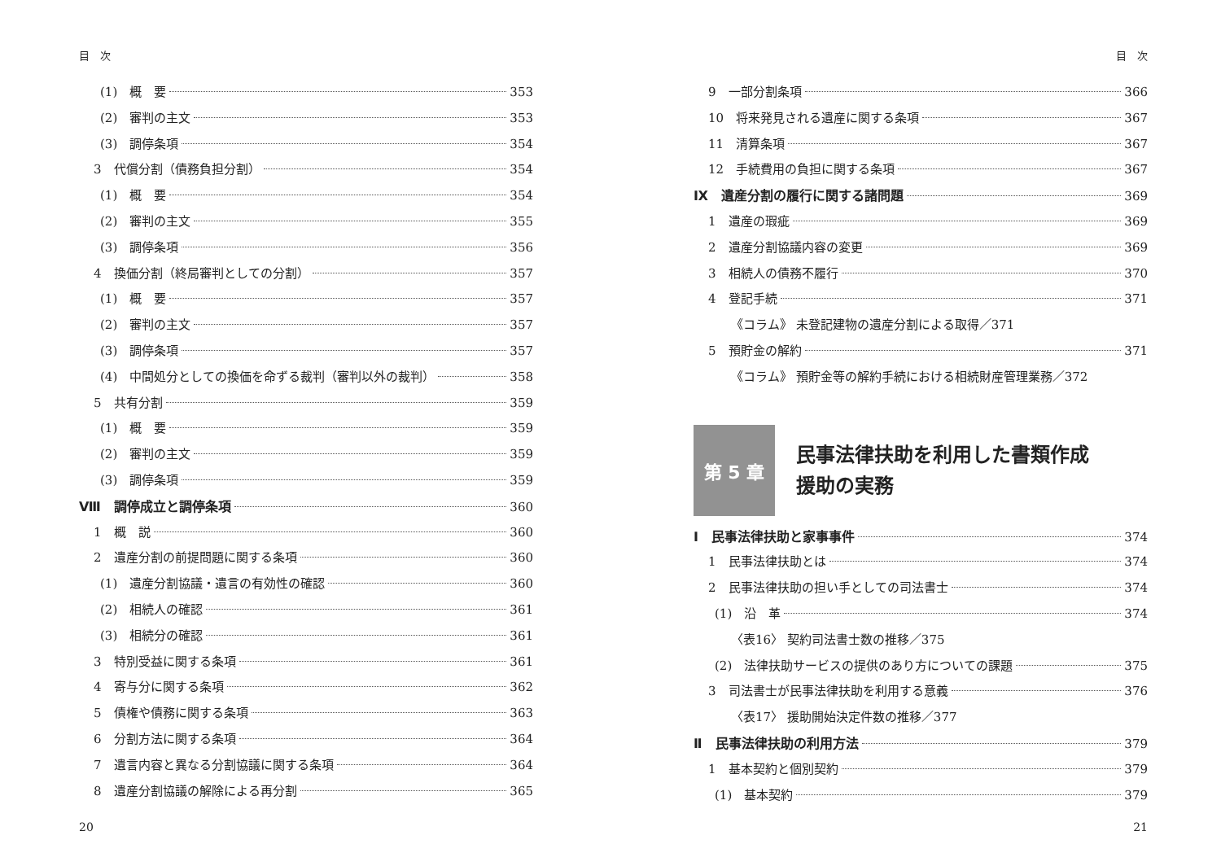目　次
(1)　概　要 353
(2)　審判の主文 353
(3)　調停条項 354
3　代償分割（債務負担分割） 354
(1)　概　要 354
(2)　審判の主文 355
(3)　調停条項 356
4　換価分割（終局審判としての分割） 357
(1)　概　要 357
(2)　審判の主文 357
(3)　調停条項 357
(4)　中間処分としての換価を命ずる裁判（審判以外の裁判） 358
5　共有分割 359
(1)　概　要 359
(2)　審判の主文 359
(3)　調停条項 359
Ⅷ　調停成立と調停条項 360
1　概　説 360
2　遺産分割の前提問題に関する条項 360
(1)　遺産分割協議・遺言の有効性の確認 360
(2)　相続人の確認 361
(3)　相続分の確認 361
3　特別受益に関する条項 361
4　寄与分に関する条項 362
5　債権や債務に関する条項 363
6　分割方法に関する条項 364
7　遺言内容と異なる分割協議に関する条項 364
8　遺産分割協議の解除による再分割 365
20
目　次
9　一部分割条項 366
10　将来発見される遺産に関する条項 367
11　清算条項 367
12　手続費用の負担に関する条項 367
Ⅸ　遺産分割の履行に関する諸問題 369
1　遺産の瑕疵 369
2　遺産分割協議内容の変更 369
3　相続人の債務不履行 370
4　登記手続 371
《コラム》 未登記建物の遺産分割による取得／371
5　預貯金の解約 371
《コラム》 預貯金等の解約手続における相続財産管理業務／372
第 5 章
民事法律扶助を利用した書類作成
援助の実務
Ⅰ　民事法律扶助と家事事件 374
1　民事法律扶助とは 374
2　民事法律扶助の担い手としての司法書士 374
(1)　沿　革 374
〈表16〉 契約司法書士数の推移／375
(2)　法律扶助サービスの提供のあり方についての課題 375
3　司法書士が民事法律扶助を利用する意義 376
〈表17〉 援助開始決定件数の推移／377
Ⅱ　民事法律扶助の利用方法 379
1　基本契約と個別契約 379
(1)　基本契約 379
21